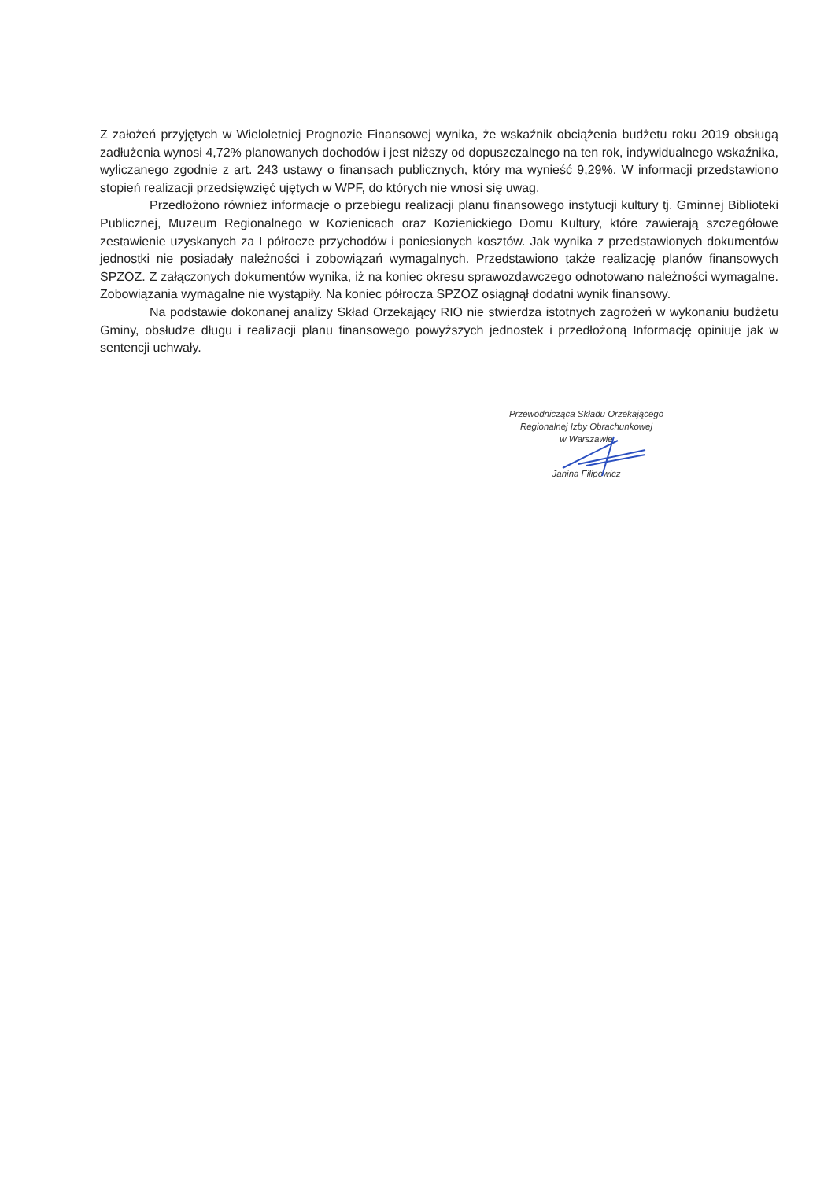Z założeń przyjętych w Wieloletniej Prognozie Finansowej wynika, że wskaźnik obciążenia budżetu roku 2019 obsługą zadłużenia wynosi 4,72% planowanych dochodów i jest niższy od dopuszczalnego na ten rok, indywidualnego wskaźnika, wyliczanego zgodnie z art. 243 ustawy o finansach publicznych, który ma wynieść 9,29%. W informacji przedstawiono stopień realizacji przedsięwzięć ujętych w WPF, do których nie wnosi się uwag.
Przedłożono również informacje o przebiegu realizacji planu finansowego instytucji kultury tj. Gminnej Biblioteki Publicznej, Muzeum Regionalnego w Kozienicach oraz Kozienickiego Domu Kultury, które zawierają szczegółowe zestawienie uzyskanych za I półrocze przychodów i poniesionych kosztów. Jak wynika z przedstawionych dokumentów jednostki nie posiadały należności i zobowiązań wymagalnych. Przedstawiono także realizację planów finansowych SPZOZ. Z załączonych dokumentów wynika, iż na koniec okresu sprawozdawczego odnotowano należności wymagalne. Zobowiązania wymagalne nie wystąpiły. Na koniec półrocza SPZOZ osiągnął dodatni wynik finansowy.
Na podstawie dokonanej analizy Skład Orzekający RIO nie stwierdza istotnych zagrożeń w wykonaniu budżetu Gminy, obsłudze długu i realizacji planu finansowego powyższych jednostek i przedłożoną Informację opiniuje jak w sentencji uchwały.
Przewodnicząca Składu Orzekającego
Regionalnej Izby Obrachunkowej
w Warszawie
Janina Filipowicz